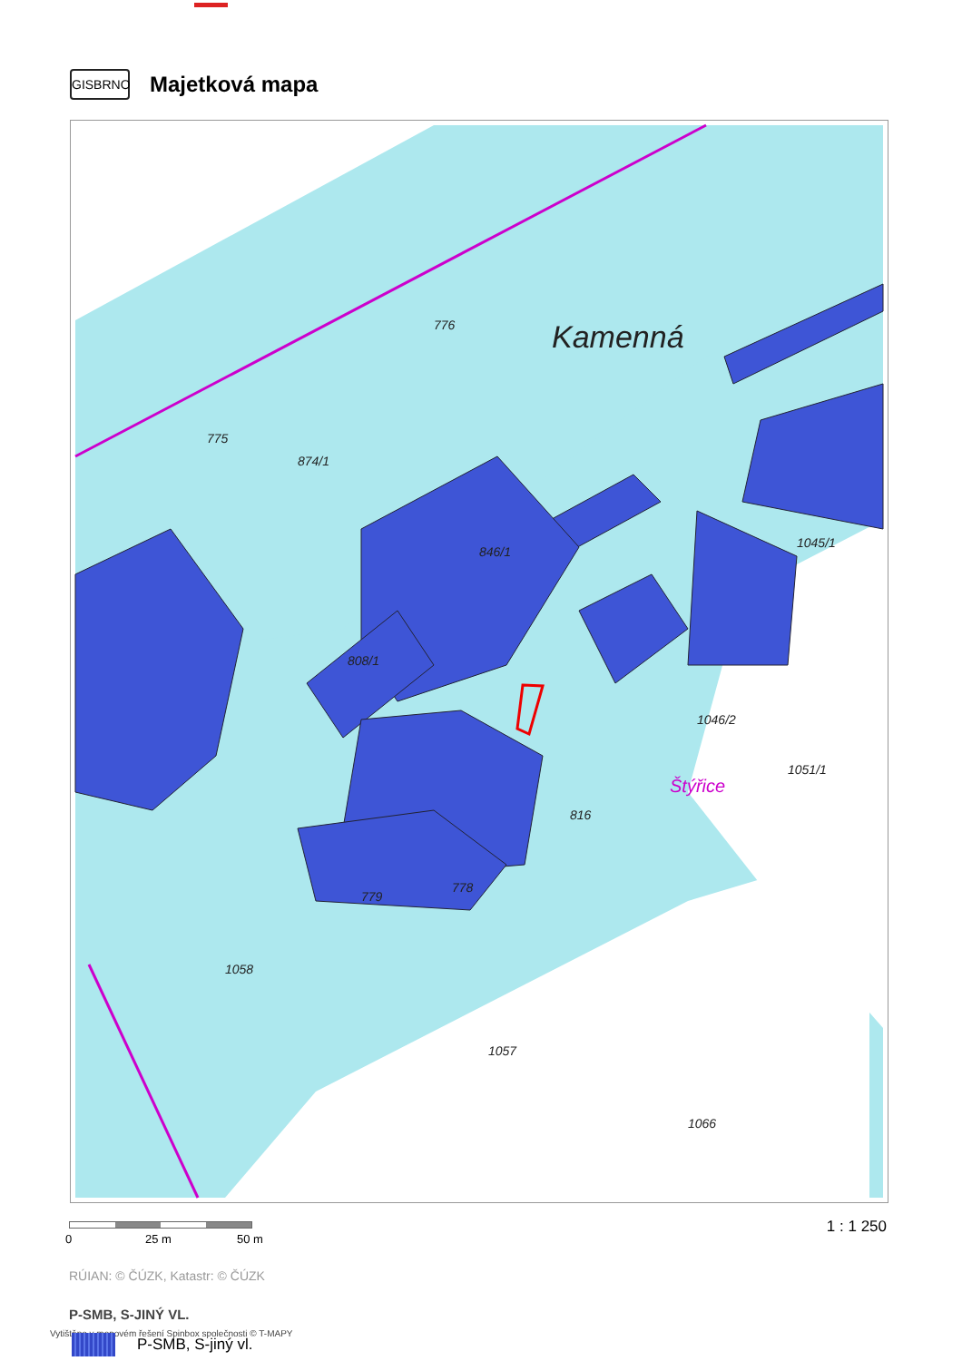GISBRNO
Majetková mapa
Kamenná
775
874/1
776
846/1
808/1
816
778
779
1058
1057
1066
1046/2
Štýřice
1051/1
1045/1
0 25 m 50 m
1 : 1 250
RÚIAN: © ČÚZK, Katastr: © ČÚZK
P-SMB, S-JINÝ VL.
Vytištěno v mapovém řešení Spinbox společnosti © T-MAPY
P-SMB, S-jiný vl.